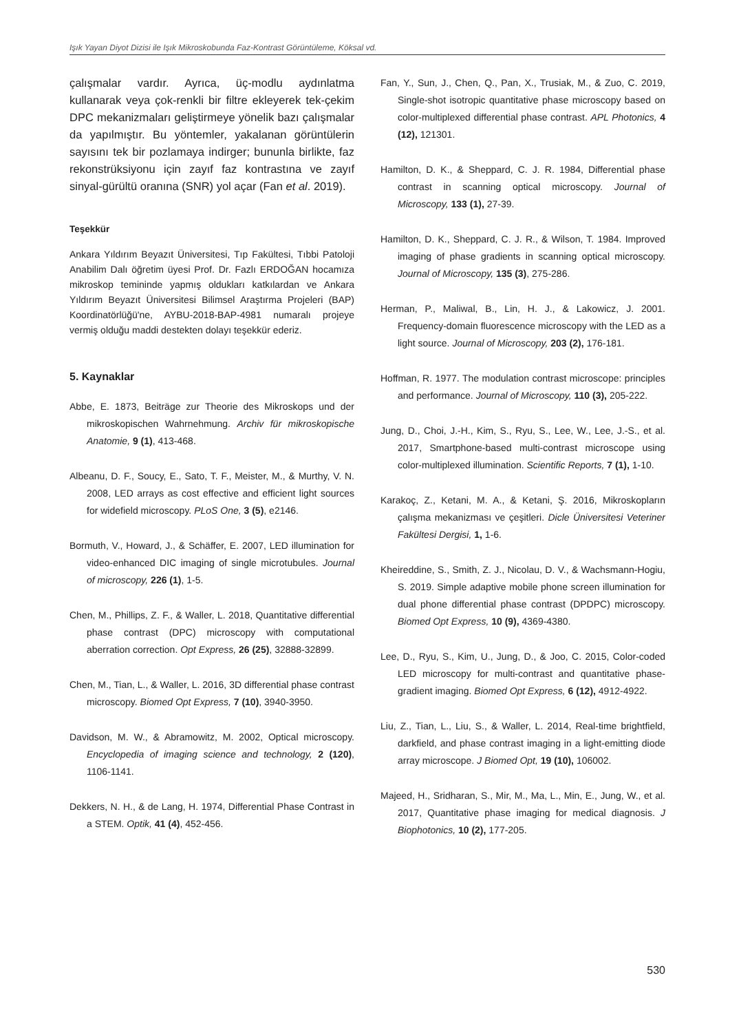Işık Yayan Diyot Dizisi ile Işık Mikroskobunda Faz-Kontrast Görüntüleme, Köksal vd.
çalışmalar vardır. Ayrıca, üç-modlu aydınlatma kullanarak veya çok-renkli bir filtre ekleyerek tek-çekim DPC mekanizmaları geliştirmeye yönelik bazı çalışmalar da yapılmıştır. Bu yöntemler, yakalanan görüntülerin sayısını tek bir pozlamaya indirger; bununla birlikte, faz rekonstrüksiyonu için zayıf faz kontrastına ve zayıf sinyal-gürültü oranına (SNR) yol açar (Fan et al. 2019).
Teşekkür
Ankara Yıldırım Beyazıt Üniversitesi, Tıp Fakültesi, Tıbbi Patoloji Anabilim Dalı öğretim üyesi Prof. Dr. Fazlı ERDOĞAN hocamıza mikroskop temininde yapmış oldukları katkılardan ve Ankara Yıldırım Beyazıt Üniversitesi Bilimsel Araştırma Projeleri (BAP) Koordinatörlüğü'ne, AYBU-2018-BAP-4981 numaralı projeye vermiş olduğu maddi destekten dolayı teşekkür ederiz.
5. Kaynaklar
Abbe, E. 1873, Beiträge zur Theorie des Mikroskops und der mikroskopischen Wahrnehmung. Archiv für mikroskopische Anatomie, 9 (1), 413-468.
Albeanu, D. F., Soucy, E., Sato, T. F., Meister, M., & Murthy, V. N. 2008, LED arrays as cost effective and efficient light sources for widefield microscopy. PLoS One, 3 (5), e2146.
Bormuth, V., Howard, J., & Schäffer, E. 2007, LED illumination for video-enhanced DIC imaging of single microtubules. Journal of microscopy, 226 (1), 1-5.
Chen, M., Phillips, Z. F., & Waller, L. 2018, Quantitative differential phase contrast (DPC) microscopy with computational aberration correction. Opt Express, 26 (25), 32888-32899.
Chen, M., Tian, L., & Waller, L. 2016, 3D differential phase contrast microscopy. Biomed Opt Express, 7 (10), 3940-3950.
Davidson, M. W., & Abramowitz, M. 2002, Optical microscopy. Encyclopedia of imaging science and technology, 2 (120), 1106-1141.
Dekkers, N. H., & de Lang, H. 1974, Differential Phase Contrast in a STEM. Optik, 41 (4), 452-456.
Fan, Y., Sun, J., Chen, Q., Pan, X., Trusiak, M., & Zuo, C. 2019, Single-shot isotropic quantitative phase microscopy based on color-multiplexed differential phase contrast. APL Photonics, 4 (12), 121301.
Hamilton, D. K., & Sheppard, C. J. R. 1984, Differential phase contrast in scanning optical microscopy. Journal of Microscopy, 133 (1), 27-39.
Hamilton, D. K., Sheppard, C. J. R., & Wilson, T. 1984. Improved imaging of phase gradients in scanning optical microscopy. Journal of Microscopy, 135 (3), 275-286.
Herman, P., Maliwal, B., Lin, H. J., & Lakowicz, J. 2001. Frequency-domain fluorescence microscopy with the LED as a light source. Journal of Microscopy, 203 (2), 176-181.
Hoffman, R. 1977. The modulation contrast microscope: principles and performance. Journal of Microscopy, 110 (3), 205-222.
Jung, D., Choi, J.-H., Kim, S., Ryu, S., Lee, W., Lee, J.-S., et al. 2017, Smartphone-based multi-contrast microscope using color-multiplexed illumination. Scientific Reports, 7 (1), 1-10.
Karakoç, Z., Ketani, M. A., & Ketani, Ş. 2016, Mikroskopların çalışma mekanizması ve çeşitleri. Dicle Üniversitesi Veteriner Fakültesi Dergisi, 1, 1-6.
Kheireddine, S., Smith, Z. J., Nicolau, D. V., & Wachsmann-Hogiu, S. 2019. Simple adaptive mobile phone screen illumination for dual phone differential phase contrast (DPDPC) microscopy. Biomed Opt Express, 10 (9), 4369-4380.
Lee, D., Ryu, S., Kim, U., Jung, D., & Joo, C. 2015, Color-coded LED microscopy for multi-contrast and quantitative phase-gradient imaging. Biomed Opt Express, 6 (12), 4912-4922.
Liu, Z., Tian, L., Liu, S., & Waller, L. 2014, Real-time brightfield, darkfield, and phase contrast imaging in a light-emitting diode array microscope. J Biomed Opt, 19 (10), 106002.
Majeed, H., Sridharan, S., Mir, M., Ma, L., Min, E., Jung, W., et al. 2017, Quantitative phase imaging for medical diagnosis. J Biophotonics, 10 (2), 177-205.
530